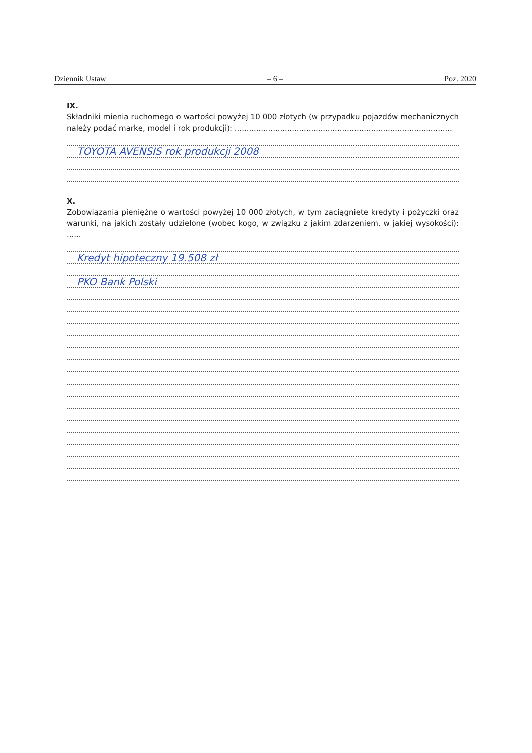Dziennik Ustaw – 6 – Poz. 2020
IX.
Składniki mienia ruchomego o wartości powyżej 10 000 złotych (w przypadku pojazdów mechanicznych należy podać markę, model i rok produkcji): ...........................................................................................
TOYOTA AVENSIS rok produkcji 2008
X.
Zobowiązania pieniężne o wartości powyżej 10 000 złotych, w tym zaciągnięte kredyty i pożyczki oraz warunki, na jakich zostały udzielone (wobec kogo, w związku z jakim zdarzeniem, w jakiej wysokości): ......
Kredyt hipoteczny 19.508 zł
PKO Bank Polski